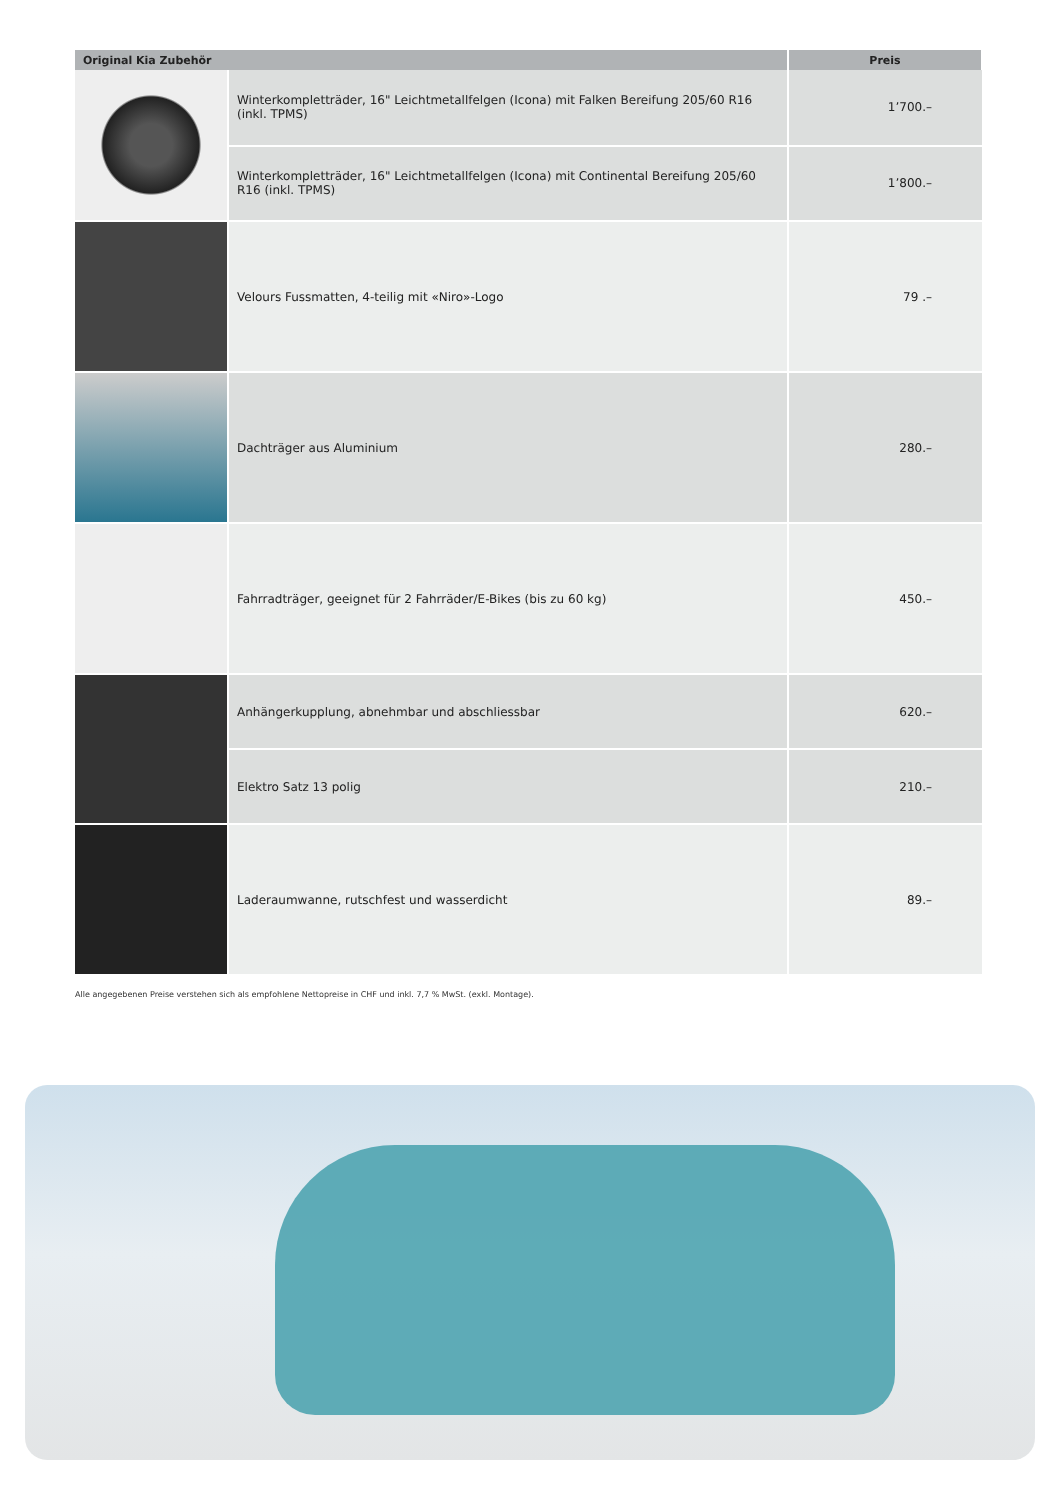| Original Kia Zubehör | | Preis |
| --- | --- | --- |
| | Winterkompletträder, 16" Leichtmetallfelgen (Icona) mit Falken Bereifung 205/60 R16 (inkl. TPMS) | 1’700.– |
| | Winterkompletträder, 16" Leichtmetallfelgen (Icona) mit Continental Bereifung 205/60 R16 (inkl. TPMS) | 1’800.– |
| | Velours Fussmatten, 4-teilig mit «Niro»-Logo | 79 .– |
| | Dachträger aus Aluminium | 280.– |
| | Fahrradträger, geeignet für 2 Fahrräder/E-Bikes (bis zu 60 kg) | 450.– |
| | Anhängerkupplung, abnehmbar und abschliessbar | 620.– |
| | Elektro Satz 13 polig | 210.– |
| | Laderaumwanne, rutschfest und wasserdicht | 89.– |
Alle angegebenen Preise verstehen sich als empfohlene Nettopreise in CHF und inkl. 7,7 % MwSt. (exkl. Montage).